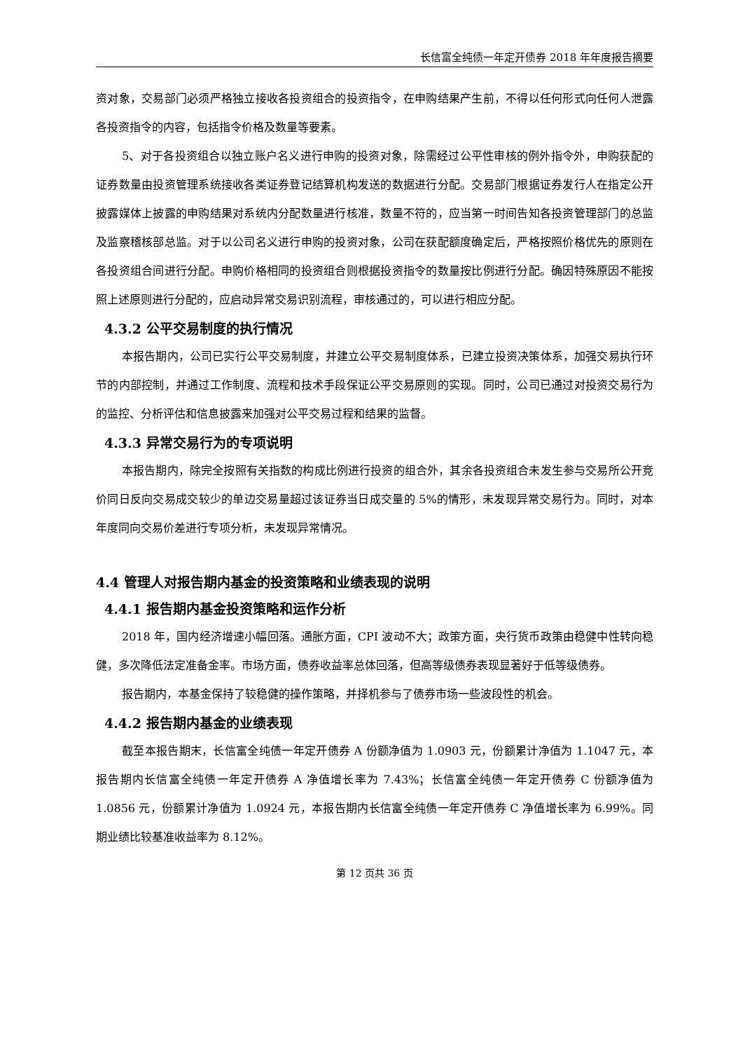长信富全纯债一年定开债券 2018 年年度报告摘要
资对象，交易部门必须严格独立接收各投资组合的投资指令，在申购结果产生前，不得以任何形式向任何人泄露各投资指令的内容，包括指令价格及数量等要素。
5、对于各投资组合以独立账户名义进行申购的投资对象，除需经过公平性审核的例外指令外，申购获配的证券数量由投资管理系统接收各类证券登记结算机构发送的数据进行分配。交易部门根据证券发行人在指定公开披露媒体上披露的申购结果对系统内分配数量进行核准，数量不符的，应当第一时间告知各投资管理部门的总监及监察稽核部总监。对于以公司名义进行申购的投资对象，公司在获配额度确定后，严格按照价格优先的原则在各投资组合间进行分配。申购价格相同的投资组合则根据投资指令的数量按比例进行分配。确因特殊原因不能按照上述原则进行分配的，应启动异常交易识别流程，审核通过的，可以进行相应分配。
4.3.2 公平交易制度的执行情况
本报告期内，公司已实行公平交易制度，并建立公平交易制度体系，已建立投资决策体系，加强交易执行环节的内部控制，并通过工作制度、流程和技术手段保证公平交易原则的实现。同时，公司已通过对投资交易行为的监控、分析评估和信息披露来加强对公平交易过程和结果的监督。
4.3.3 异常交易行为的专项说明
本报告期内，除完全按照有关指数的构成比例进行投资的组合外，其余各投资组合未发生参与交易所公开竞价同日反向交易成交较少的单边交易量超过该证券当日成交量的 5%的情形，未发现异常交易行为。同时，对本年度同向交易价差进行专项分析，未发现异常情况。
4.4 管理人对报告期内基金的投资策略和业绩表现的说明
4.4.1 报告期内基金投资策略和运作分析
2018 年，国内经济增速小幅回落。通胀方面，CPI 波动不大；政策方面，央行货币政策由稳健中性转向稳健，多次降低法定准备金率。市场方面，债券收益率总体回落，但高等级债券表现显著好于低等级债券。
报告期内，本基金保持了较稳健的操作策略，并择机参与了债券市场一些波段性的机会。
4.4.2 报告期内基金的业绩表现
截至本报告期末，长信富全纯债一年定开债券 A 份额净值为 1.0903 元，份额累计净值为 1.1047 元，本报告期内长信富全纯债一年定开债券 A 净值增长率为 7.43%；长信富全纯债一年定开债券 C 份额净值为 1.0856 元，份额累计净值为 1.0924 元，本报告期内长信富全纯债一年定开债券 C 净值增长率为 6.99%。同期业绩比较基准收益率为 8.12%。
第 12 页共 36 页